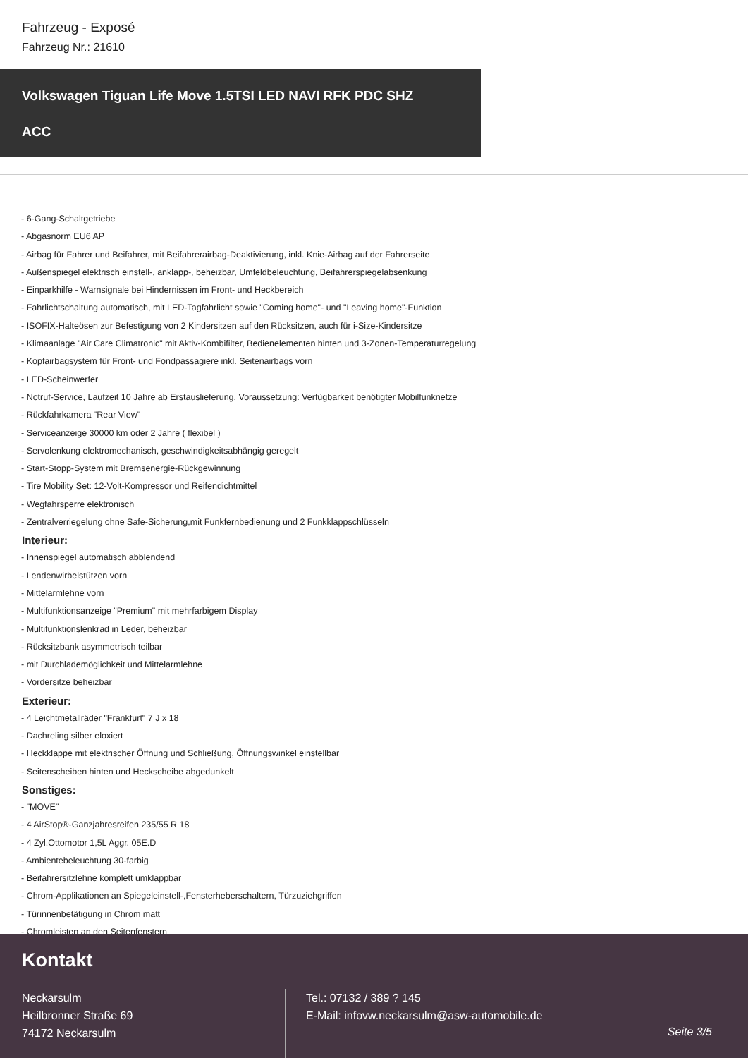Fahrzeug - Exposé
Fahrzeug Nr.: 21610
Volkswagen Tiguan Life Move 1.5TSI LED NAVI RFK PDC SHZ
ACC
- 6-Gang-Schaltgetriebe
- Abgasnorm EU6 AP
- Airbag für Fahrer und Beifahrer, mit Beifahrerairbag-Deaktivierung, inkl. Knie-Airbag auf der Fahrerseite
- Außenspiegel elektrisch einstell-, anklapp-, beheizbar, Umfeldbeleuchtung, Beifahrerspiegelabsenkung
- Einparkhilfe - Warnsignale bei Hindernissen im Front- und Heckbereich
- Fahrlichtschaltung automatisch, mit LED-Tagfahrlicht sowie "Coming home"- und "Leaving home"-Funktion
- ISOFIX-Halteösen zur Befestigung von 2 Kindersitzen auf den Rücksitzen, auch für i-Size-Kindersitze
- Klimaanlage "Air Care Climatronic" mit Aktiv-Kombifilter, Bedienelementen hinten und 3-Zonen-Temperaturregelung
- Kopfairbagsystem für Front- und Fondpassagiere inkl. Seitenairbags vorn
- LED-Scheinwerfer
- Notruf-Service, Laufzeit 10 Jahre ab Erstauslieferung, Voraussetzung: Verfügbarkeit benötigter Mobilfunknetze
- Rückfahrkamera "Rear View"
- Serviceanzeige 30000 km oder 2 Jahre ( flexibel )
- Servolenkung elektromechanisch, geschwindigkeitsabhängig geregelt
- Start-Stopp-System mit Bremsenergie-Rückgewinnung
- Tire Mobility Set: 12-Volt-Kompressor und Reifendichtmittel
- Wegfahrsperre elektronisch
- Zentralverriegelung ohne Safe-Sicherung,mit Funkfernbedienung und 2 Funkklappschlüsseln
Interieur:
- Innenspiegel automatisch abblendend
- Lendenwirbelstützen vorn
- Mittelarmlehne vorn
- Multifunktionsanzeige "Premium" mit mehrfarbigem Display
- Multifunktionslenkrad in Leder, beheizbar
- Rücksitzbank asymmetrisch teilbar
- mit Durchlademöglichkeit und Mittelarmlehne
- Vordersitze beheizbar
Exterieur:
- 4 Leichtmetallräder "Frankfurt" 7 J x 18
- Dachreling silber eloxiert
- Heckklappe mit elektrischer Öffnung und Schließung, Öffnungswinkel einstellbar
- Seitenscheiben hinten und Heckscheibe abgedunkelt
Sonstiges:
- "MOVE"
- 4 AirStop®-Ganzjahresreifen 235/55 R 18
- 4 Zyl.Ottomotor 1,5L Aggr. 05E.D
- Ambientebeleuchtung 30-farbig
- Beifahrersitzlehne komplett umklappbar
- Chrom-Applikationen an Spiegeleinstell-,Fensterheberschaltern, Türzuziehgriffen
- Türinnenbetätigung in Chrom matt
- Chromleisten an den Seitenfenstern
Kontakt
Neckarsulm
Heilbronner Straße 69
74172 Neckarsulm
Tel.: 07132 / 389 ? 145
E-Mail: infovw.neckarsulm@asw-automobile.de
Seite 3/5